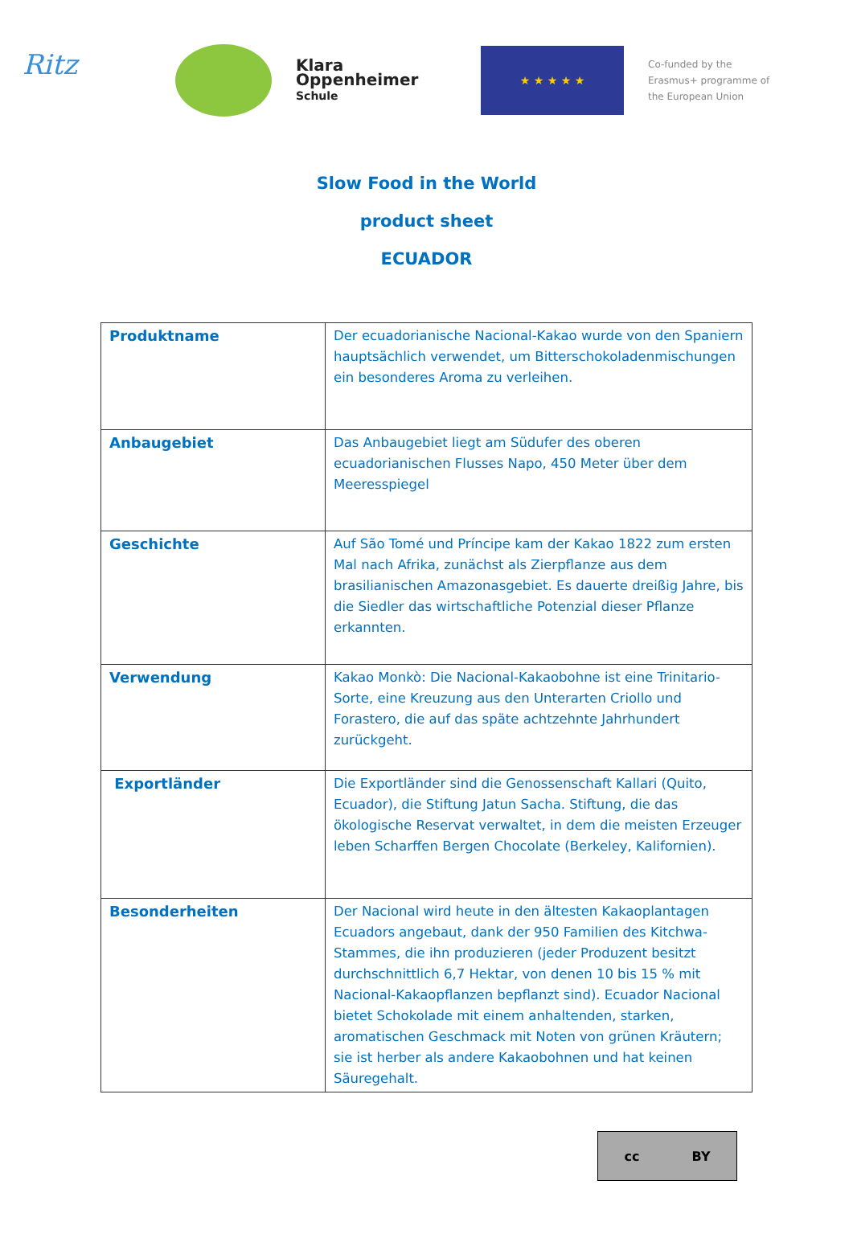Ritz
Klara
Oppenheimer
Schule
★ ★ ★ ★ ★
Co-funded by the
Erasmus+ programme of
the European Union
Slow Food in the World
product sheet
ECUADOR
| Produktname | Der ecuadorianische Nacional-Kakao wurde von den Spaniern hauptsächlich verwendet, um Bitterschokoladenmischungen ein besonderes Aroma zu verleihen. |
| Anbaugebiet | Das Anbaugebiet liegt am Südufer des oberen ecuadorianischen Flusses Napo, 450 Meter über dem Meeresspiegel |
| Geschichte | Auf São Tomé und Príncipe kam der Kakao 1822 zum ersten Mal nach Afrika, zunächst als Zierpflanze aus dem brasilianischen Amazonasgebiet. Es dauerte dreißig Jahre, bis die Siedler das wirtschaftliche Potenzial dieser Pflanze erkannten. |
| Verwendung | Kakao Monkò: Die Nacional-Kakaobohne ist eine Trinitario-Sorte, eine Kreuzung aus den Unterarten Criollo und Forastero, die auf das späte achtzehnte Jahrhundert zurückgeht. |
| Exportländer | Die Exportländer sind die Genossenschaft Kallari (Quito, Ecuador), die Stiftung Jatun Sacha. Stiftung, die das ökologische Reservat verwaltet, in dem die meisten Erzeuger leben Scharffen Bergen Chocolate (Berkeley, Kalifornien). |
| Besonderheiten | Der Nacional wird heute in den ältesten Kakaoplantagen Ecuadors angebaut, dank der 950 Familien des Kitchwa-Stammes, die ihn produzieren (jeder Produzent besitzt durchschnittlich 6,7 Hektar, von denen 10 bis 15 % mit Nacional-Kakaopflanzen bepflanzt sind). Ecuador Nacional bietet Schokolade mit einem anhaltenden, starken, aromatischen Geschmack mit Noten von grünen Kräutern; sie ist herber als andere Kakaobohnen und hat keinen Säuregehalt. |
cc BY